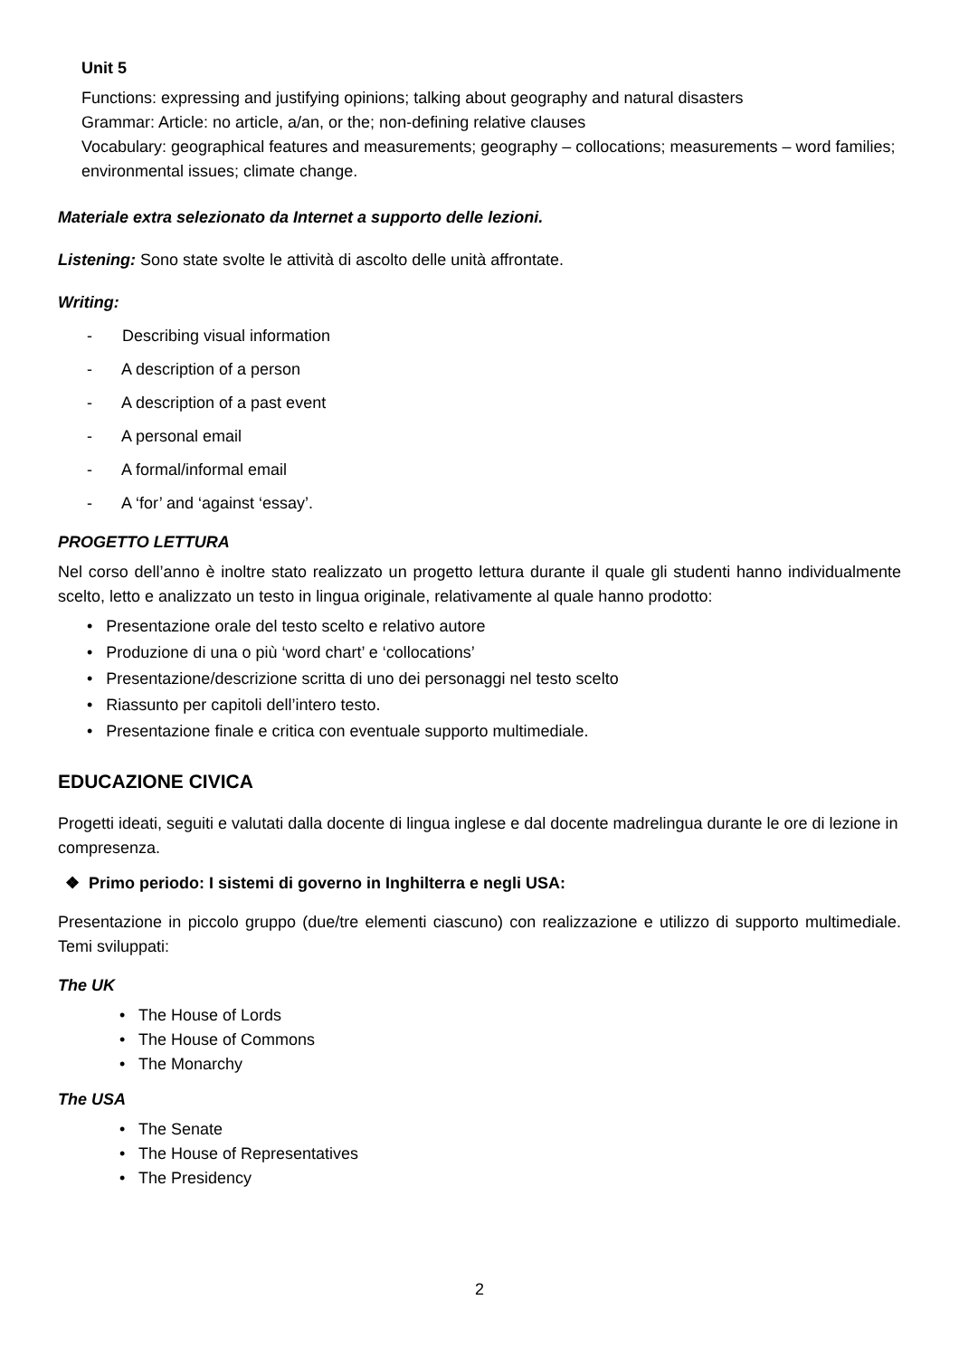Unit 5
Functions: expressing and justifying opinions; talking about geography and natural disasters
Grammar: Article: no article, a/an, or the; non-defining relative clauses
Vocabulary: geographical features and measurements; geography – collocations; measurements – word families; environmental issues; climate change.
Materiale extra selezionato da Internet a supporto delle lezioni.
Listening: Sono state svolte le attività di ascolto delle unità affrontate.
Writing:
- Describing visual information
- A description of a person
- A description of a past event
- A personal email
- A formal/informal email
- A ‘for’ and ‘against ‘essay’.
PROGETTO LETTURA
Nel corso dell’anno è inoltre stato realizzato un progetto lettura durante il quale gli studenti hanno individualmente scelto, letto e analizzato un testo in lingua originale, relativamente al quale hanno prodotto:
• Presentazione orale del testo scelto e relativo autore
• Produzione di una o più ‘word chart’ e ‘collocations’
• Presentazione/descrizione scritta di uno dei personaggi nel testo scelto
• Riassunto per capitoli dell’intero testo.
• Presentazione finale e critica con eventuale supporto multimediale.
EDUCAZIONE CIVICA
Progetti ideati, seguiti e valutati dalla docente di lingua inglese e dal docente madrelingua durante le ore di lezione in compresenza.
❖ Primo periodo: I sistemi di governo in Inghilterra e negli USA:
Presentazione in piccolo gruppo (due/tre elementi ciascuno) con realizzazione e utilizzo di supporto multimediale. Temi sviluppati:
The UK
• The House of Lords
• The House of Commons
• The Monarchy
The USA
• The Senate
• The House of Representatives
• The Presidency
2